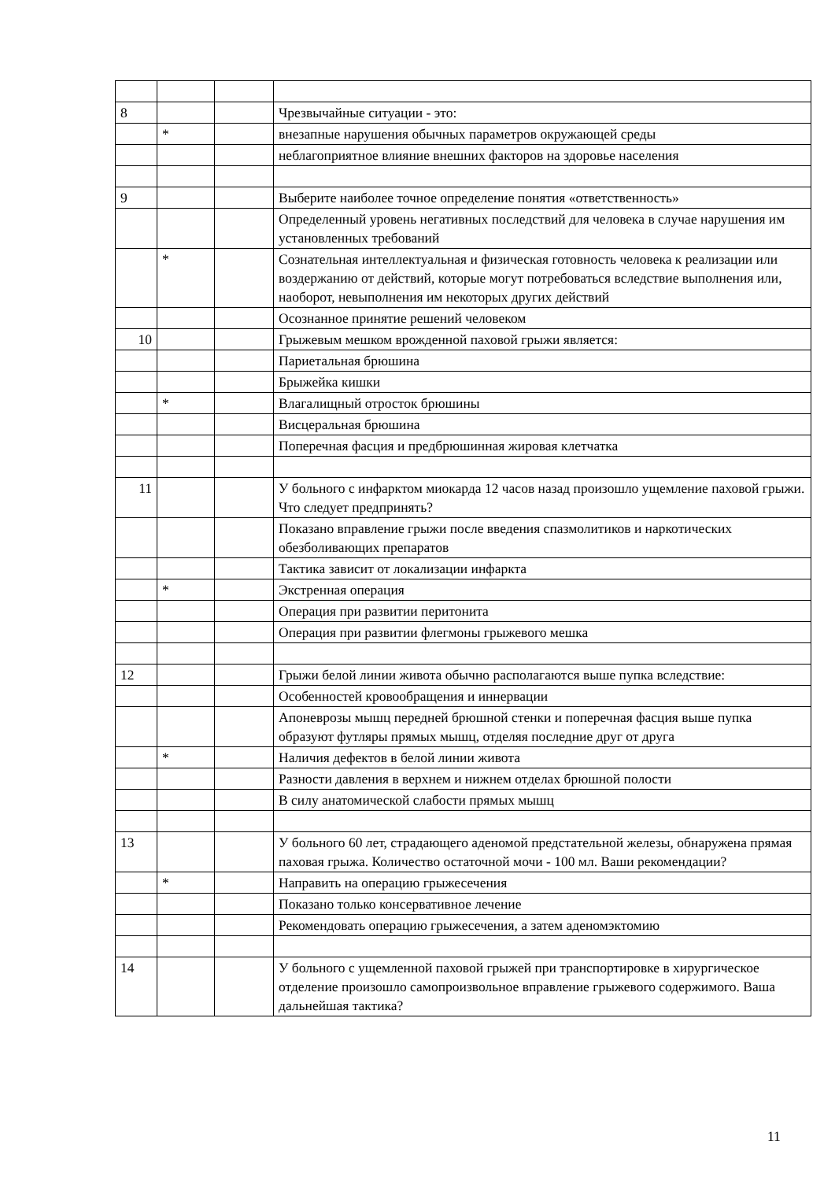| 8 | | | Чрезвычайные ситуации - это: |
| | * | | внезапные нарушения обычных параметров окружающей среды |
| | | | неблагоприятное влияние внешних факторов на здоровье населения |
| 9 | | | Выберите наиболее точное определение понятия «ответственность» |
| | | | Определенный уровень негативных последствий для человека в случае нарушения им установленных требований |
| | * | | Сознательная интеллектуальная и физическая готовность человека к реализации или воздержанию от действий, которые могут потребоваться вследствие выполнения или, наоборот, невыполнения им некоторых других действий |
| | | | Осознанное принятие решений человеком |
| 10 | | | Грыжевым мешком врожденной паховой грыжи является: |
| | | | Париетальная брюшина |
| | | | Брыжейка кишки |
| | * | | Влагалищный отросток брюшины |
| | | | Висцеральная брюшина |
| | | | Поперечная фасция и предбрюшинная жировая клетчатка |
| 11 | | | У больного с инфарктом миокарда 12 часов назад произошло ущемление паховой грыжи. Что следует предпринять? |
| | | | Показано вправление грыжи после введения спазмолитиков и наркотических обезболивающих препаратов |
| | | | Тактика зависит от локализации инфаркта |
| | * | | Экстренная операция |
| | | | Операция при развитии перитонита |
| | | | Операция при развитии флегмоны грыжевого мешка |
| 12 | | | Грыжи белой линии живота обычно располагаются выше пупка вследствие: |
| | | | Особенностей кровообращения и иннервации |
| | | | Апоневрозы мышц передней брюшной стенки и поперечная фасция выше пупка образуют футляры прямых мышц, отделяя последние друг от друга |
| | * | | Наличия дефектов в белой линии живота |
| | | | Разности давления в верхнем и нижнем отделах брюшной полости |
| | | | В силу анатомической слабости прямых мышц |
| 13 | | | У больного 60 лет, страдающего аденомой предстательной железы, обнаружена прямая паховая грыжа. Количество остаточной мочи - 100 мл. Ваши рекомендации? |
| | * | | Направить на операцию грыжесечения |
| | | | Показано только консервативное лечение |
| | | | Рекомендовать операцию грыжесечения, а затем аденомэктомию |
| 14 | | | У больного с ущемленной паховой грыжей при транспортировке в хирургическое отделение произошло самопроизвольное вправление грыжевого содержимого. Ваша дальнейшая тактика? |
11